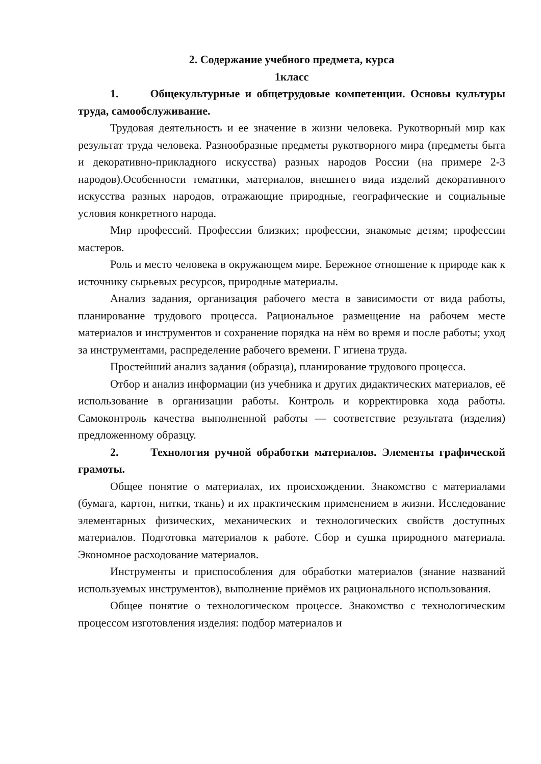2. Содержание учебного предмета, курса
1класс
1. Общекультурные и общетрудовые компетенции. Основы культуры труда, самообслуживание.
Трудовая деятельность и ее значение в жизни человека. Рукотворный мир как результат труда человека. Разнообразные предметы рукотворного мира (предметы быта и декоративно-прикладного искусства) разных народов России (на примере 2-3 народов).Особенности тематики, материалов, внешнего вида изделий декоративного искусства разных народов, отражающие природные, географические и социальные условия конкретного народа.
Мир профессий. Профессии близких; профессии, знакомые детям; профессии мастеров.
Роль и место человека в окружающем мире. Бережное отношение к природе как к источнику сырьевых ресурсов, природные материалы.
Анализ задания, организация рабочего места в зависимости от вида работы, планирование трудового процесса. Рациональное размещение на рабочем месте материалов и инструментов и сохранение порядка на нём во время и после работы; уход за инструментами, распределение рабочего времени. Г игиена труда.
Простейший анализ задания (образца), планирование трудового процесса.
Отбор и анализ информации (из учебника и других дидактических материалов, её использование в организации работы. Контроль и корректировка хода работы. Самоконтроль качества выполненной работы — соответствие результата (изделия) предложенному образцу.
2. Технология ручной обработки материалов. Элементы графической грамоты.
Общее понятие о материалах, их происхождении. Знакомство с материалами (бумага, картон, нитки, ткань) и их практическим применением в жизни. Исследование элементарных физических, механических и технологических свойств доступных материалов. Подготовка материалов к работе. Сбор и сушка природного материала. Экономное расходование материалов.
Инструменты и приспособления для обработки материалов (знание названий используемых инструментов), выполнение приёмов их рационального использования.
Общее понятие о технологическом процессе. Знакомство с технологическим процессом изготовления изделия: подбор материалов и